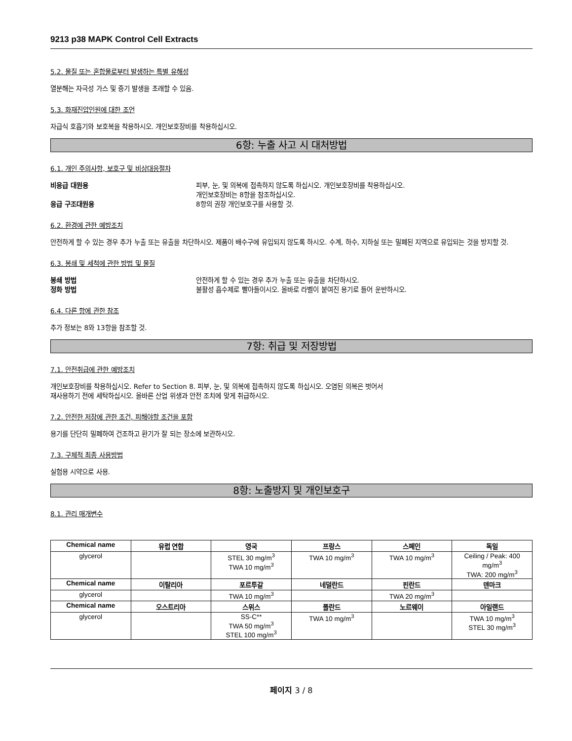9213 p38 MAPK Control Cell Extracts
5.2. 물질 또는 혼합물로부터 발생하는 특별 유해성
열분해는 자극성 가스 및 증기 발생을 초래할 수 있음.
5.3. 화재진압인원에 대한 조언
자급식 호흡기와 보호복을 착용하시오. 개인보호장비를 착용하십시오.
6항: 누출 사고 시 대처방법
6.1. 개인 주의사항, 보호구 및 비상대응절차
비응급 대원용 피부, 눈, 및 의복에 접촉하지 않도록 하십시오. 개인보호장비를 착용하십시오.
개인보호장비는 8항을 참조하십시오.
응급 구조대원용 8항의 권장 개인보호구를 사용할 것.
6.2. 환경에 관한 예방조치
안전하게 할 수 있는 경우 추가 누출 또는 유출을 차단하시오. 제품이 배수구에 유입되지 않도록 하시오. 수계, 하수, 지하실 또는 밀폐된 지역으로 유입되는 것을 방지할 것.
6.3. 봉쇄 및 세척에 관한 방법 및 물질
봉쇄 방법 안전하게 할 수 있는 경우 추가 누출 또는 유출을 차단하시오.
정화 방법 불활성 흡수제로 빨아들이시오. 올바로 라벨이 붙여진 용기로 들어 운반하시오.
6.4. 다른 항에 관한 참조
추가 정보는 8와 13항을 참조할 것.
7항: 취급 및 저장방법
7.1. 안전취급에 관한 예방조치
개인보호장비를 착용하십시오. Refer to Section 8. 피부, 눈, 및 의복에 접촉하지 않도록 하십시오. 오염된 의복은 벗어서
재사용하기 전에 세탁하십시오. 올바른 산업 위생과 안전 조치에 맞게 취급하시오.
7.2. 안전한 저장에 관한 조건, 피해야할 조건을 포함
용기를 단단히 밀폐하여 건조하고 환기가 잘 되는 장소에 보관하시오.
7.3. 구체적 최종 사용방법
실험용 시약으로 사용.
8항: 노출방지 및 개인보호구
8.1. 관리 매개변수
| Chemical name | 유럽 연합 | 영국 | 프랑스 | 스페인 | 독일 |
| --- | --- | --- | --- | --- | --- |
| glycerol | | STEL 30 mg/m<sup>3</sup> TWA 10 mg/m<sup>3</sup> | TWA 10 mg/m<sup>3</sup> | TWA 10 mg/m<sup>3</sup> | Ceiling / Peak: 400 mg/m<sup>3</sup> TWA: 200 mg/m<sup>3</sup> |
| Chemical name | 이탈리아 | 포르투갈 | 네덜란드 | 핀란드 | 덴마크 |
| glycerol | | TWA 10 mg/m<sup>3</sup> | | TWA 20 mg/m<sup>3</sup> | |
| Chemical name | 오스트리아 | 스위스 | 폴란드 | 노르웨이 | 아일랜드 |
| glycerol | | SS-C** TWA 50 mg/m<sup>3</sup> STEL 100 mg/m<sup>3</sup> | TWA 10 mg/m<sup>3</sup> | | TWA 10 mg/m<sup>3</sup> STEL 30 mg/m<sup>3</sup> |
페이지 3 / 8